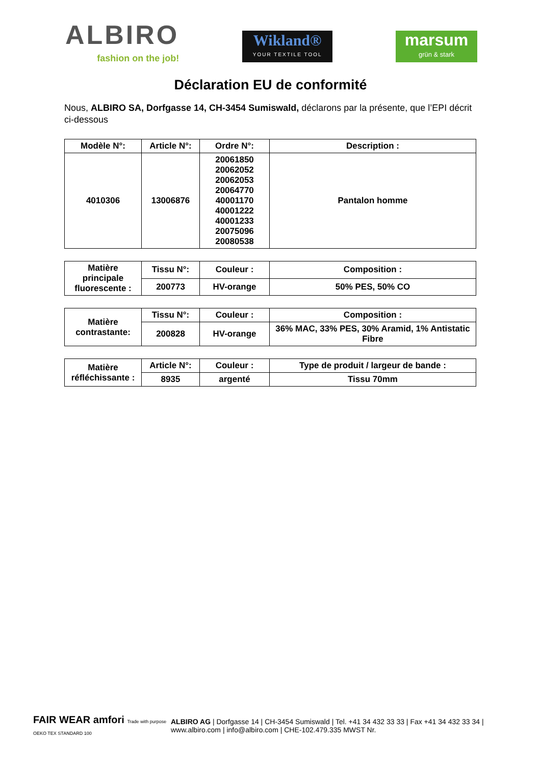ALBIRO
fashion on the job!
Wikland®
YOUR TEXTILE TOOL
marsum
grün & stark
Déclaration EU de conformité
Nous, ALBIRO SA, Dorfgasse 14, CH-3454 Sumiswald, déclarons par la présente, que l’EPI décrit ci-dessous
| Modèle N°: | Article N°: | Ordre N°: | Description : |
| --- | --- | --- | --- |
| 4010306 | 13006876 | 20061850 20062052 20062053 20064770 40001170 40001222 40001233 20075096 20080538 | Pantalon homme |
| Matière principale fluorescente : | Tissu N°: | Couleur : | Composition : |
| | 200773 | HV-orange | 50% PES, 50% CO |
| Matière contrastante: | Tissu N°: | Couleur : | Composition : |
| | 200828 | HV-orange | 36% MAC, 33% PES, 30% Aramid, 1% Antistatic Fibre |
| Matière réfléchissante : | Article N°: | Couleur : | Type de produit / largeur de bande : |
| | 8935 | argenté | Tissu 70mm |
FAIR WEAR amfori Trade with purpose OEKO TEX STANDARD 100
ALBIRO AG | Dorfgasse 14 | CH-3454 Sumiswald | Tel. +41 34 432 33 33 | Fax +41 34 432 33 34 |
www.albiro.com | info@albiro.com | CHE-102.479.335 MWST Nr.